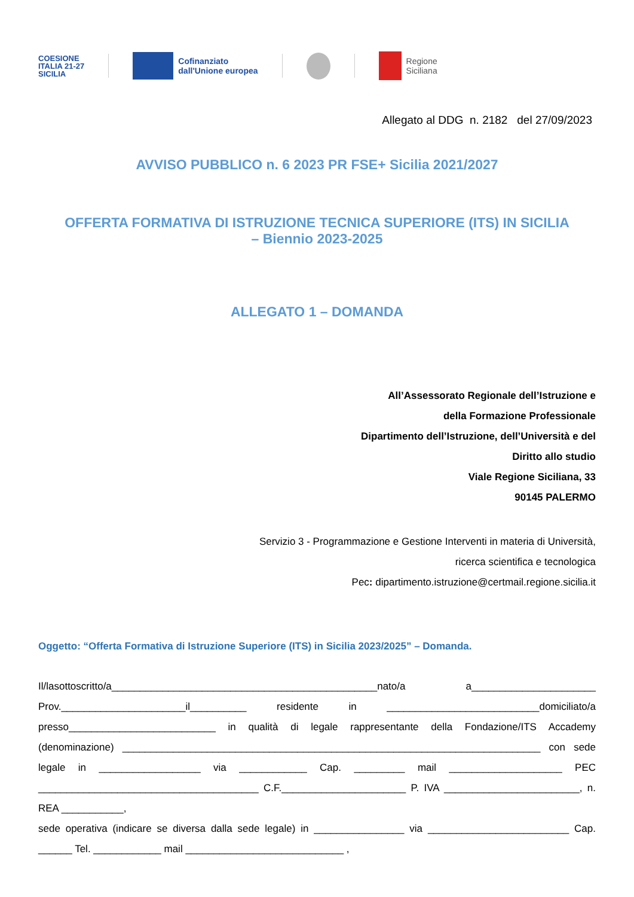COESIONE
ITALIA 21-27
SICILIA
Cofinanziato
dall'Unione europea
Regione
Siciliana
Allegato al DDG n. 2182 del 27/09/2023
AVVISO PUBBLICO n. 6 2023 PR FSE+ Sicilia 2021/2027
OFFERTA FORMATIVA DI ISTRUZIONE TECNICA SUPERIORE (ITS) IN SICILIA
– Biennio 2023-2025
ALLEGATO 1 – DOMANDA
All’Assessorato Regionale dell’Istruzione e
della Formazione Professionale
Dipartimento dell’Istruzione, dell’Università e del
Diritto allo studio
Viale Regione Siciliana, 33
90145 PALERMO
Servizio 3 - Programmazione e Gestione Interventi in materia di Università,
ricerca scientifica e tecnologica
Pec: dipartimento.istruzione@certmail.regione.sicilia.it
Oggetto: “Offerta Formativa di Istruzione Superiore (ITS) in Sicilia 2023/2025” – Domanda.
Il/lasottoscritto/a_______________________________________________nato/a a______________________ Prov.______________________il__________ residente in ___________________________domiciliato/a presso__________________________ in qualità di legale rappresentante della Fondazione/ITS Accademy (denominazione) __________________________________________________________________________ con sede legale in __________________ via ____________ Cap. _________ mail ____________________ PEC _______________________________________ C.F.______________________ P. IVA ________________________, n. REA ___________,
sede operativa (indicare se diversa dalla sede legale) in ________________ via _________________________ Cap. ______ Tel. ____________ mail ____________________________ ,